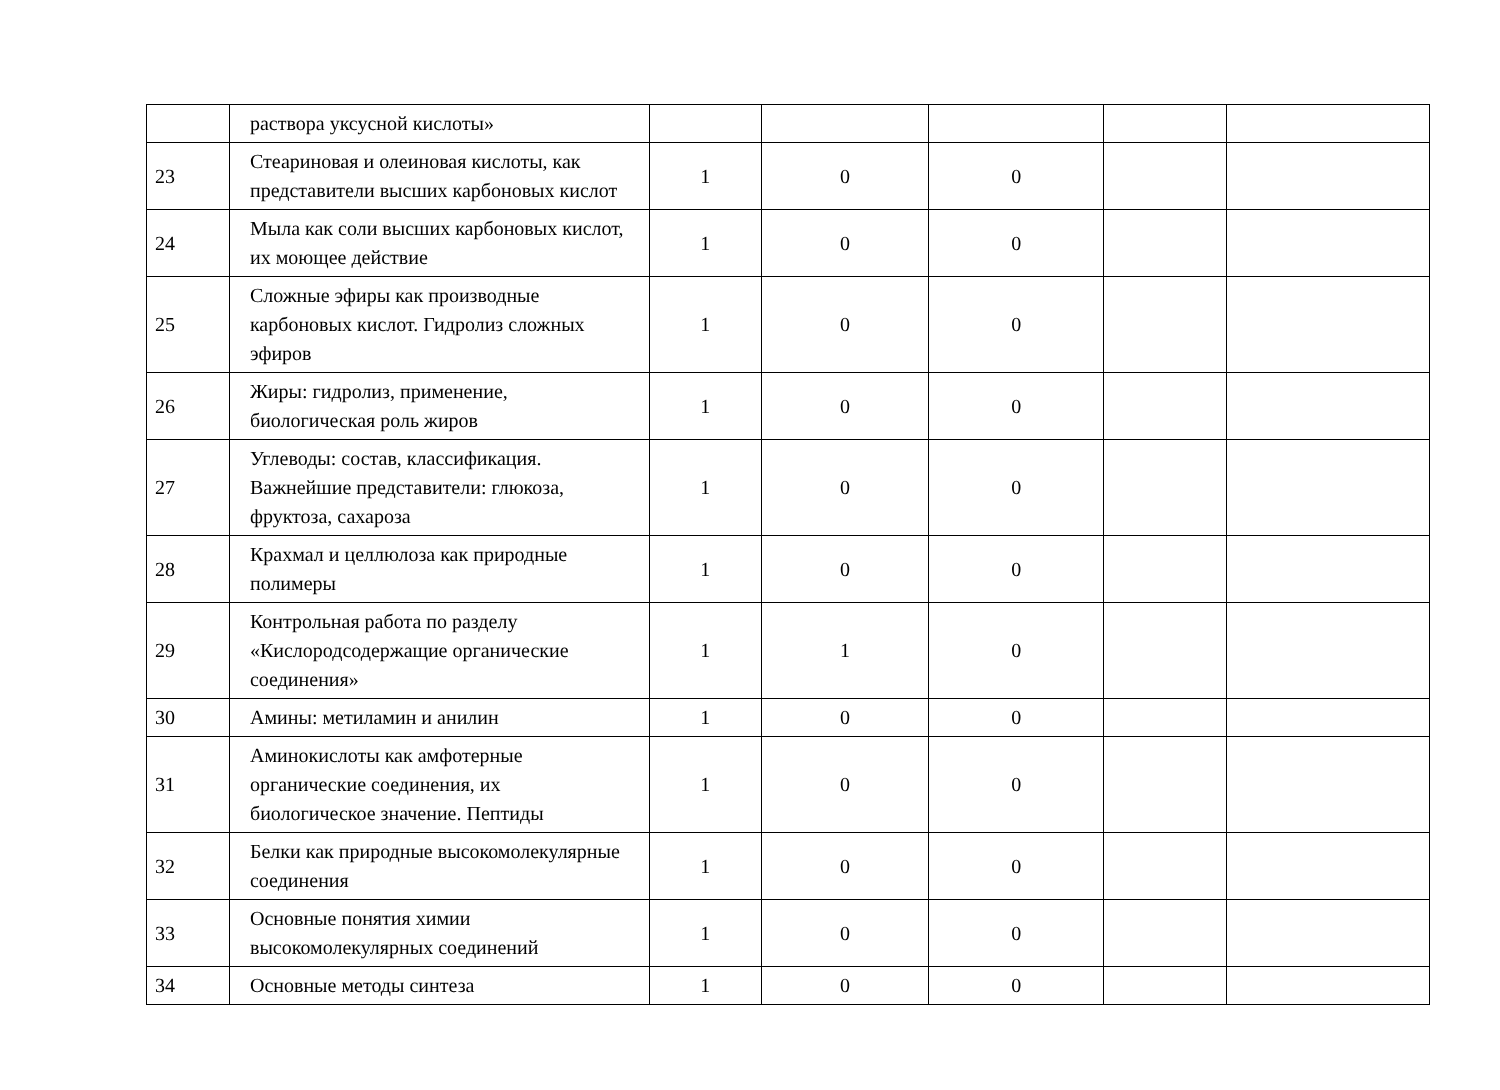| | раствора уксусной кислоты» | | | | | |
| 23 | Стеариновая и олеиновая кислоты, как представители высших карбоновых кислот | 1 | 0 | 0 | | |
| 24 | Мыла как соли высших карбоновых кислот, их моющее действие | 1 | 0 | 0 | | |
| 25 | Сложные эфиры как производные карбоновых кислот. Гидролиз сложных эфиров | 1 | 0 | 0 | | |
| 26 | Жиры: гидролиз, применение, биологическая роль жиров | 1 | 0 | 0 | | |
| 27 | Углеводы: состав, классификация. Важнейшие представители: глюкоза, фруктоза, сахароза | 1 | 0 | 0 | | |
| 28 | Крахмал и целлюлоза как природные полимеры | 1 | 0 | 0 | | |
| 29 | Контрольная работа по разделу «Кислородсодержащие органические соединения» | 1 | 1 | 0 | | |
| 30 | Амины: метиламин и анилин | 1 | 0 | 0 | | |
| 31 | Аминокислоты как амфотерные органические соединения, их биологическое значение. Пептиды | 1 | 0 | 0 | | |
| 32 | Белки как природные высокомолекулярные соединения | 1 | 0 | 0 | | |
| 33 | Основные понятия химии высокомолекулярных соединений | 1 | 0 | 0 | | |
| 34 | Основные методы синтеза | 1 | 0 | 0 | | |